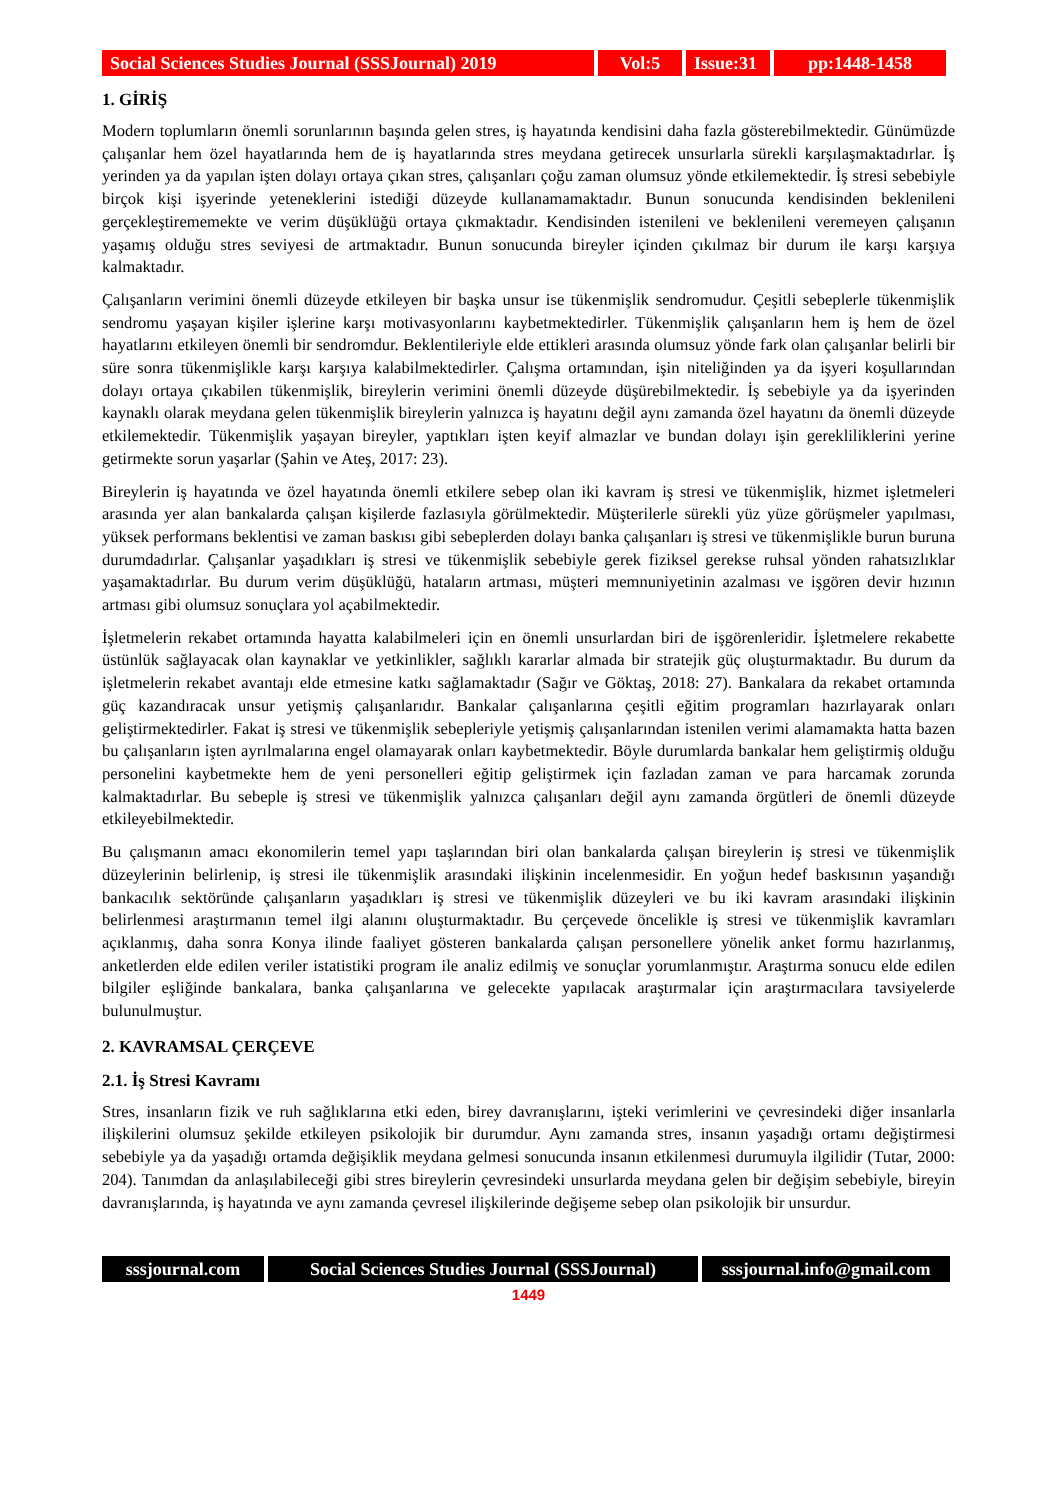Social Sciences Studies Journal (SSSJournal) 2019
Vol:5 Issue:31
pp:1448-1458
1. GİRİŞ
Modern toplumların önemli sorunlarının başında gelen stres, iş hayatında kendisini daha fazla gösterebilmektedir. Günümüzde çalışanlar hem özel hayatlarında hem de iş hayatlarında stres meydana getirecek unsurlarla sürekli karşılaşmaktadırlar. İş yerinden ya da yapılan işten dolayı ortaya çıkan stres, çalışanları çoğu zaman olumsuz yönde etkilemektedir. İş stresi sebebiyle birçok kişi işyerinde yeteneklerini istediği düzeyde kullanamamaktadır. Bunun sonucunda kendisinden beklenileni gerçekleştirememekte ve verim düşüklüğü ortaya çıkmaktadır. Kendisinden istenileni ve beklenileni veremeyen çalışanın yaşamış olduğu stres seviyesi de artmaktadır. Bunun sonucunda bireyler içinden çıkılmaz bir durum ile karşı karşıya kalmaktadır.
Çalışanların verimini önemli düzeyde etkileyen bir başka unsur ise tükenmişlik sendromudur. Çeşitli sebeplerle tükenmişlik sendromu yaşayan kişiler işlerine karşı motivasyonlarını kaybetmektedirler. Tükenmişlik çalışanların hem iş hem de özel hayatlarını etkileyen önemli bir sendromdur. Beklentileriyle elde ettikleri arasında olumsuz yönde fark olan çalışanlar belirli bir süre sonra tükenmişlikle karşı karşıya kalabilmektedirler. Çalışma ortamından, işin niteliğinden ya da işyeri koşullarından dolayı ortaya çıkabilen tükenmişlik, bireylerin verimini önemli düzeyde düşürebilmektedir. İş sebebiyle ya da işyerinden kaynaklı olarak meydana gelen tükenmişlik bireylerin yalnızca iş hayatını değil aynı zamanda özel hayatını da önemli düzeyde etkilemektedir. Tükenmişlik yaşayan bireyler, yaptıkları işten keyif almazlar ve bundan dolayı işin gerekliliklerini yerine getirmekte sorun yaşarlar (Şahin ve Ateş, 2017: 23).
Bireylerin iş hayatında ve özel hayatında önemli etkilere sebep olan iki kavram iş stresi ve tükenmişlik, hizmet işletmeleri arasında yer alan bankalarda çalışan kişilerde fazlasıyla görülmektedir. Müşterilerle sürekli yüz yüze görüşmeler yapılması, yüksek performans beklentisi ve zaman baskısı gibi sebeplerden dolayı banka çalışanları iş stresi ve tükenmişlikle burun buruna durumdadırlar. Çalışanlar yaşadıkları iş stresi ve tükenmişlik sebebiyle gerek fiziksel gerekse ruhsal yönden rahatsızlıklar yaşamaktadırlar. Bu durum verim düşüklüğü, hataların artması, müşteri memnuniyetinin azalması ve işgören devir hızının artması gibi olumsuz sonuçlara yol açabilmektedir.
İşletmelerin rekabet ortamında hayatta kalabilmeleri için en önemli unsurlardan biri de işgörenleridir. İşletmelere rekabette üstünlük sağlayacak olan kaynaklar ve yetkinlikler, sağlıklı kararlar almada bir stratejik güç oluşturmaktadır. Bu durum da işletmelerin rekabet avantajı elde etmesine katkı sağlamaktadır (Sağır ve Göktaş, 2018: 27). Bankalara da rekabet ortamında güç kazandıracak unsur yetişmiş çalışanlarıdır. Bankalar çalışanlarına çeşitli eğitim programları hazırlayarak onları geliştirmektedirler. Fakat iş stresi ve tükenmişlik sebepleriyle yetişmiş çalışanlarından istenilen verimi alamamakta hatta bazen bu çalışanların işten ayrılmalarına engel olamayarak onları kaybetmektedir. Böyle durumlarda bankalar hem geliştirmiş olduğu personelini kaybetmekte hem de yeni personelleri eğitip geliştirmek için fazladan zaman ve para harcamak zorunda kalmaktadırlar. Bu sebeple iş stresi ve tükenmişlik yalnızca çalışanları değil aynı zamanda örgütleri de önemli düzeyde etkileyebilmektedir.
Bu çalışmanın amacı ekonomilerin temel yapı taşlarından biri olan bankalarda çalışan bireylerin iş stresi ve tükenmişlik düzeylerinin belirlenip, iş stresi ile tükenmişlik arasındaki ilişkinin incelenmesidir. En yoğun hedef baskısının yaşandığı bankacılık sektöründe çalışanların yaşadıkları iş stresi ve tükenmişlik düzeyleri ve bu iki kavram arasındaki ilişkinin belirlenmesi araştırmanın temel ilgi alanını oluşturmaktadır. Bu çerçevede öncelikle iş stresi ve tükenmişlik kavramları açıklanmış, daha sonra Konya ilinde faaliyet gösteren bankalarda çalışan personellere yönelik anket formu hazırlanmış, anketlerden elde edilen veriler istatistiki program ile analiz edilmiş ve sonuçlar yorumlanmıştır. Araştırma sonucu elde edilen bilgiler eşliğinde bankalara, banka çalışanlarına ve gelecekte yapılacak araştırmalar için araştırmacılara tavsiyelerde bulunulmuştur.
2. KAVRAMSAL ÇERÇEVE
2.1. İş Stresi Kavramı
Stres, insanların fizik ve ruh sağlıklarına etki eden, birey davranışlarını, işteki verimlerini ve çevresindeki diğer insanlarla ilişkilerini olumsuz şekilde etkileyen psikolojik bir durumdur. Aynı zamanda stres, insanın yaşadığı ortamı değiştirmesi sebebiyle ya da yaşadığı ortamda değişiklik meydana gelmesi sonucunda insanın etkilenmesi durumuyla ilgilidir (Tutar, 2000: 204). Tanımdan da anlaşılabileceği gibi stres bireylerin çevresindeki unsurlarda meydana gelen bir değişim sebebiyle, bireyin davranışlarında, iş hayatında ve aynı zamanda çevresel ilişkilerinde değişeme sebep olan psikolojik bir unsurdur.
sssjournal.com Social Sciences Studies Journal (SSSJournal)
sssjournal.info@gmail.com
1449